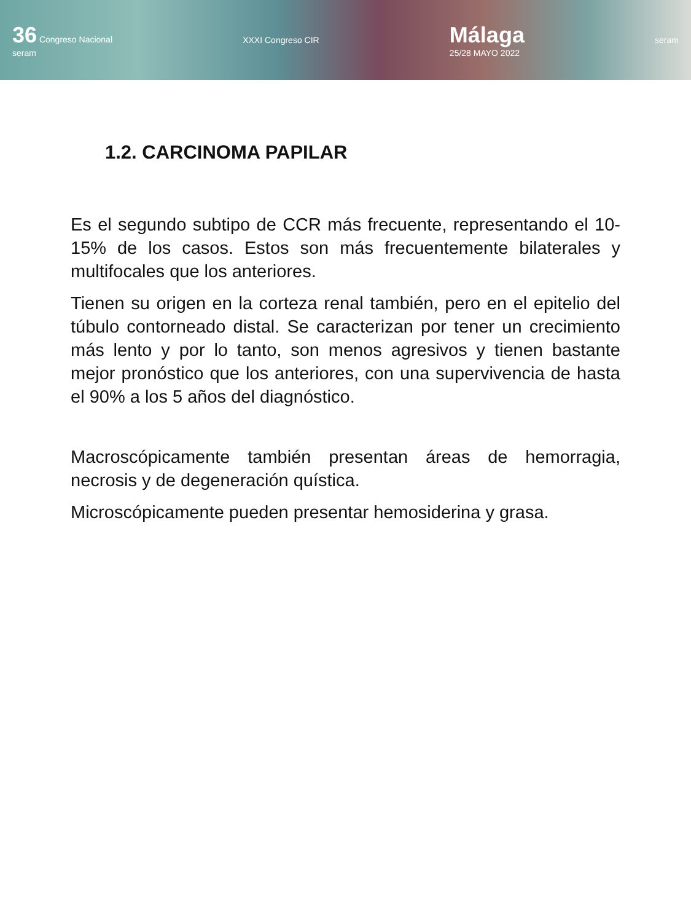36 Congreso Nacional
seram
XXXI Congreso CIR
Málaga
25/28 MAYO 2022
seram
1.2. CARCINOMA PAPILAR
Es el segundo subtipo de CCR más frecuente, representando el 10-15% de los casos. Estos son más frecuentemente bilaterales y multifocales que los anteriores.
Tienen su origen en la corteza renal también, pero en el epitelio del túbulo contorneado distal. Se caracterizan por tener un crecimiento más lento y por lo tanto, son menos agresivos y tienen bastante mejor pronóstico que los anteriores, con una supervivencia de hasta el 90% a los 5 años del diagnóstico.
Macroscópicamente también presentan áreas de hemorragia, necrosis y de degeneración quística.
Microscópicamente pueden presentar hemosiderina y grasa.